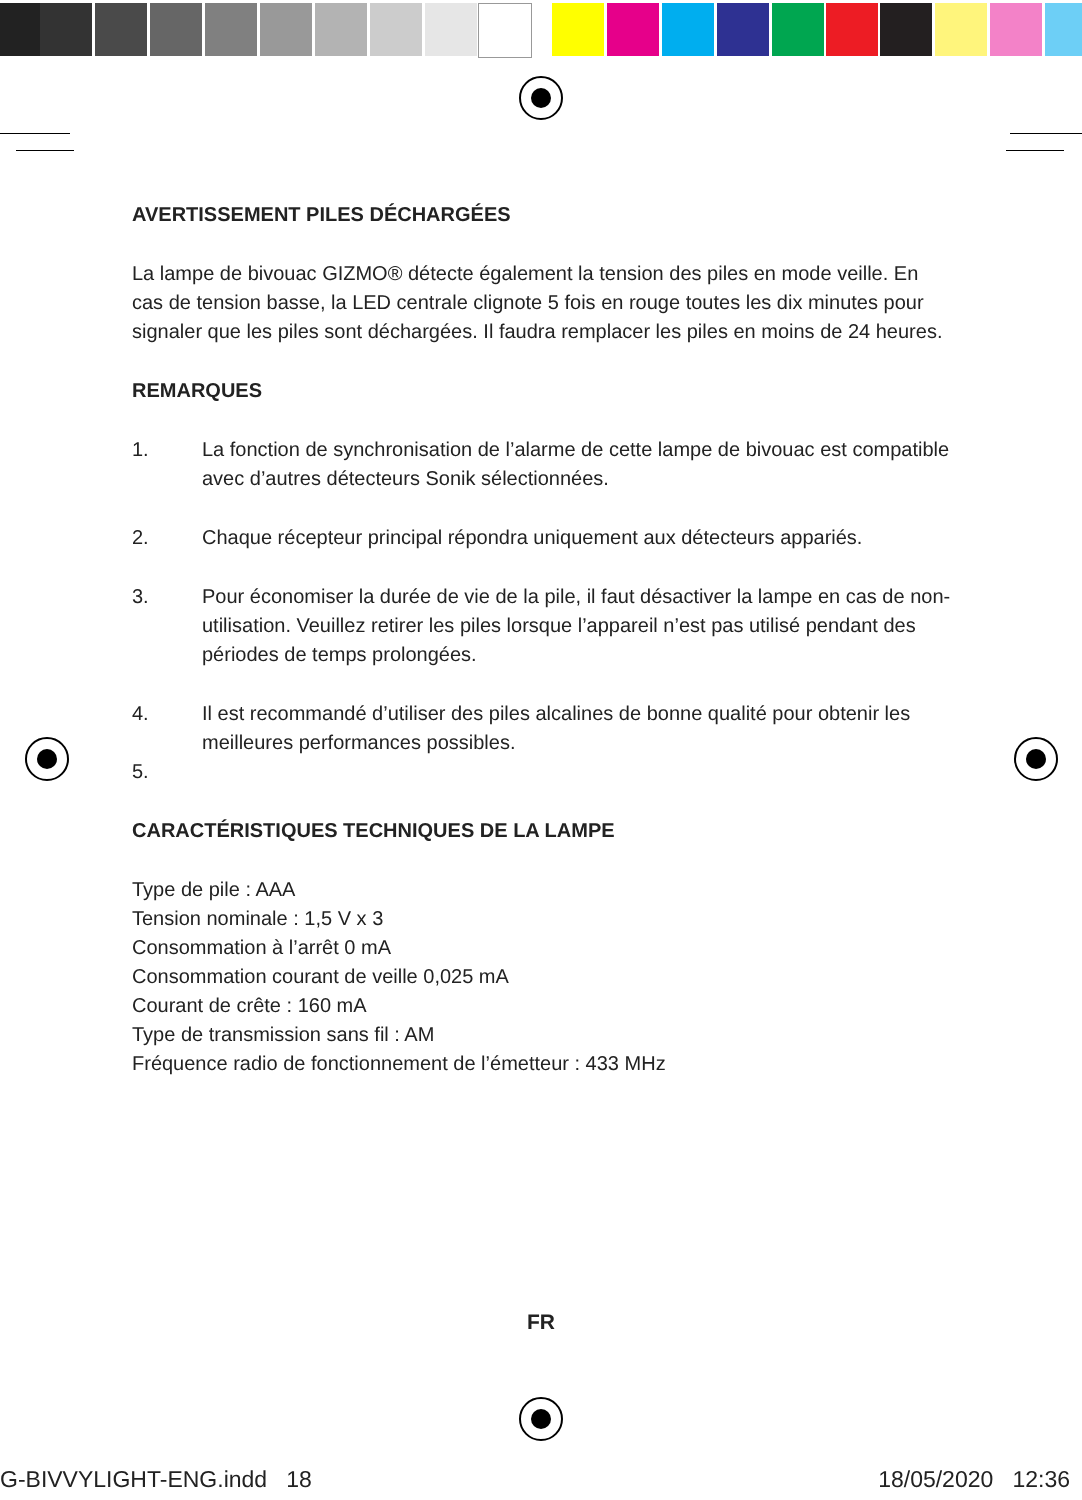AVERTISSEMENT PILES DÉCHARGÉES
La lampe de bivouac GIZMO® détecte également la tension des piles en mode veille. En cas de tension basse, la LED centrale clignote 5 fois en rouge toutes les dix minutes pour signaler que les piles sont déchargées. Il faudra remplacer les piles en moins de 24 heures.
REMARQUES
1. La fonction de synchronisation de l’alarme de cette lampe de bivouac est compatible avec d’autres détecteurs Sonik sélectionnées.
2. Chaque récepteur principal répondra uniquement aux détecteurs appariés.
3. Pour économiser la durée de vie de la pile, il faut désactiver la lampe en cas de non-utilisation. Veuillez retirer les piles lorsque l’appareil n’est pas utilisé pendant des périodes de temps prolongées.
4. Il est recommandé d’utiliser des piles alcalines de bonne qualité pour obtenir les meilleures performances possibles.
5.
CARACTÉRISTIQUES TECHNIQUES DE LA LAMPE
Type de pile : AAA
Tension nominale : 1,5 V x 3
Consommation à l’arrêt 0 mA
Consommation courant de veille 0,025 mA
Courant de crête : 160 mA
Type de transmission sans fil : AM
Fréquence radio de fonctionnement de l’émetteur : 433 MHz
FR
G-BIVVYLIGHT-ENG.indd 18 18/05/2020 12:36